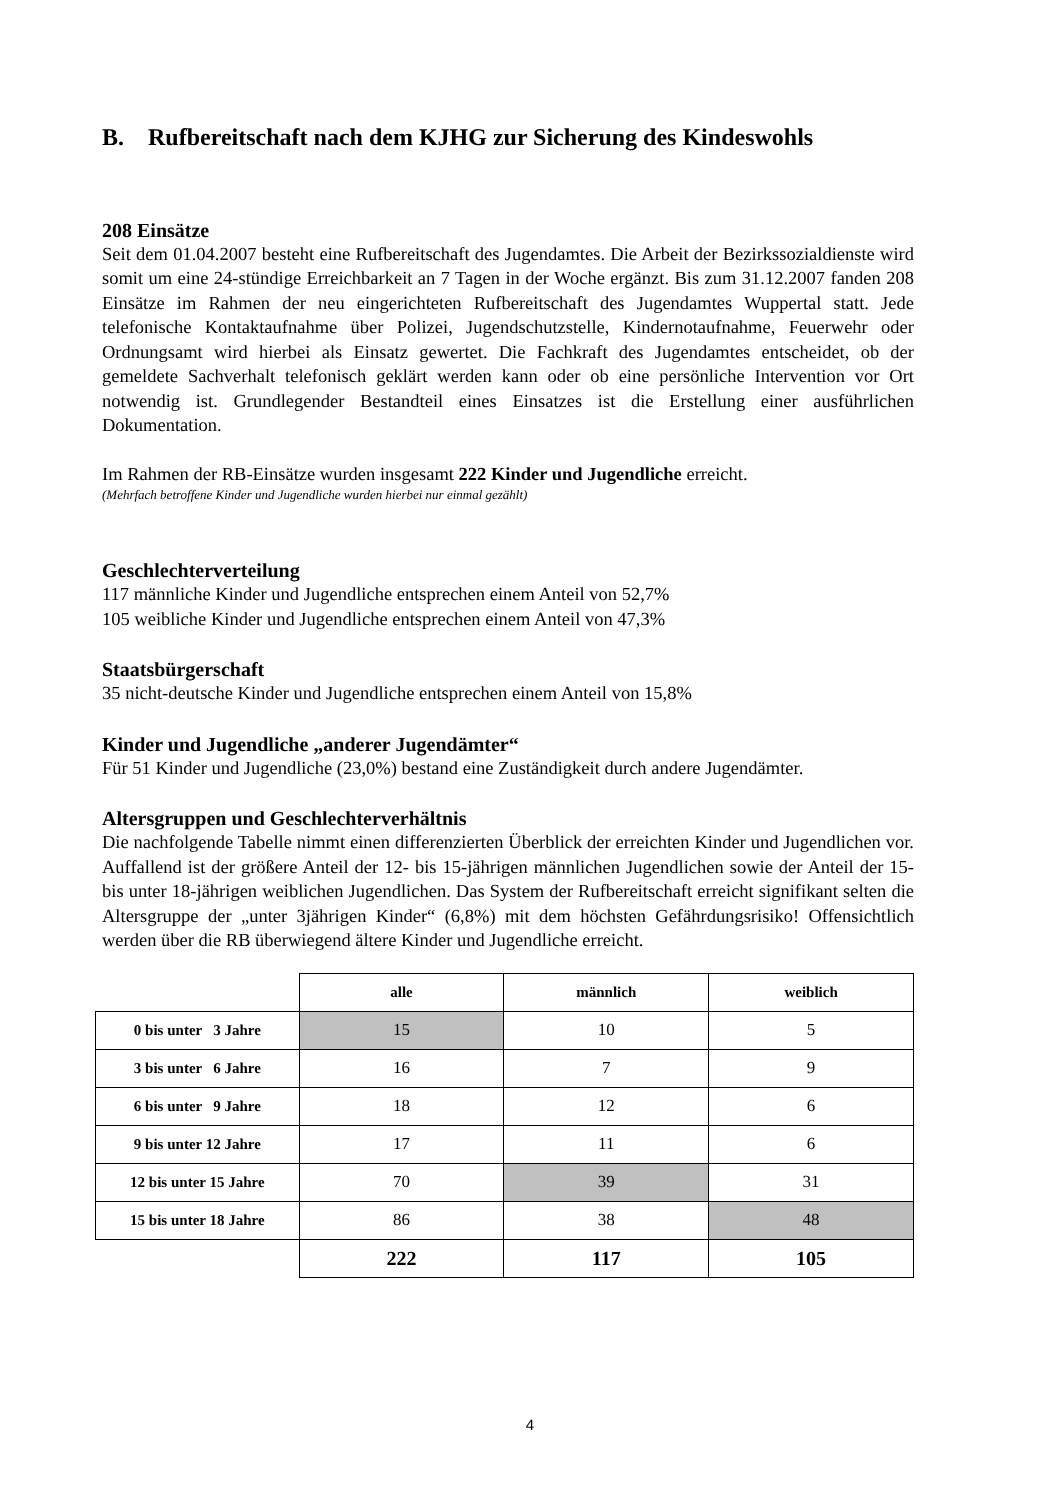B. Rufbereitschaft nach dem KJHG zur Sicherung des Kindeswohls
208 Einsätze
Seit dem 01.04.2007 besteht eine Rufbereitschaft des Jugendamtes. Die Arbeit der Bezirkssozialdienste wird somit um eine 24-stündige Erreichbarkeit an 7 Tagen in der Woche ergänzt. Bis zum 31.12.2007 fanden 208 Einsätze im Rahmen der neu eingerichteten Rufbereitschaft des Jugendamtes Wuppertal statt. Jede telefonische Kontaktaufnahme über Polizei, Jugendschutzstelle, Kindernotaufnahme, Feuerwehr oder Ordnungsamt wird hierbei als Einsatz gewertet. Die Fachkraft des Jugendamtes entscheidet, ob der gemeldete Sachverhalt telefonisch geklärt werden kann oder ob eine persönliche Intervention vor Ort notwendig ist. Grundlegender Bestandteil eines Einsatzes ist die Erstellung einer ausführlichen Dokumentation.
Im Rahmen der RB-Einsätze wurden insgesamt 222 Kinder und Jugendliche erreicht.
(Mehrfach betroffene Kinder und Jugendliche wurden hierbei nur einmal gezählt)
Geschlechterverteilung
117 männliche Kinder und Jugendliche entsprechen einem Anteil von 52,7%
105 weibliche Kinder und Jugendliche entsprechen einem Anteil von 47,3%
Staatsbürgerschaft
35 nicht-deutsche Kinder und Jugendliche entsprechen einem Anteil von 15,8%
Kinder und Jugendliche „anderer Jugendämter“
Für 51 Kinder und Jugendliche (23,0%) bestand eine Zuständigkeit durch andere Jugendämter.
Altersgruppen und Geschlechterverhältnis
Die nachfolgende Tabelle nimmt einen differenzierten Überblick der erreichten Kinder und Jugendlichen vor. Auffallend ist der größere Anteil der 12- bis 15-jährigen männlichen Jugendlichen sowie der Anteil der 15- bis unter 18-jährigen weiblichen Jugendlichen. Das System der Rufbereitschaft erreicht signifikant selten die Altersgruppe der „unter 3jährigen Kinder“ (6,8%) mit dem höchsten Gefährdungsrisiko! Offensichtlich werden über die RB überwiegend ältere Kinder und Jugendliche erreicht.
| | alle | männlich | weiblich |
| 0 bis unter 3 Jahre | 15 | 10 | 5 |
| 3 bis unter 6 Jahre | 16 | 7 | 9 |
| 6 bis unter 9 Jahre | 18 | 12 | 6 |
| 9 bis unter 12 Jahre | 17 | 11 | 6 |
| 12 bis unter 15 Jahre | 70 | 39 | 31 |
| 15 bis unter 18 Jahre | 86 | 38 | 48 |
| | 222 | 117 | 105 |
4